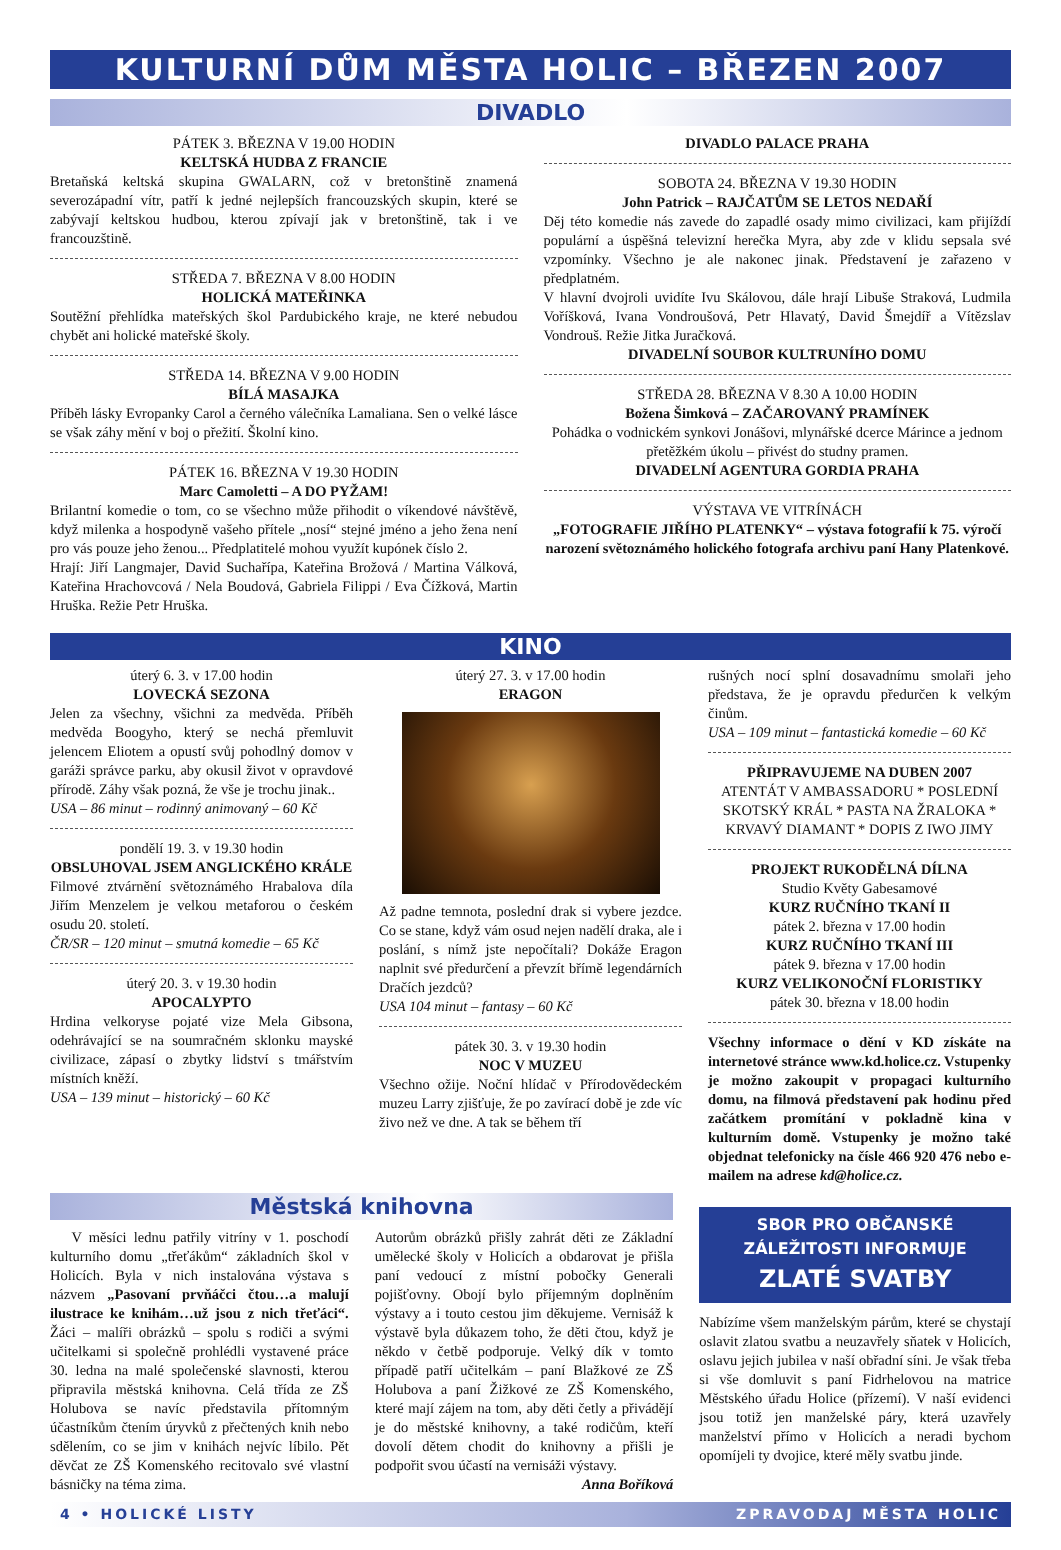KULTURNÍ DŮM MĚSTA HOLIC – BŘEZEN 2007
DIVADLO
PÁTEK 3. BŘEZNA V 19.00 HODIN
KELTSKÁ HUDBA Z FRANCIE
Bretaňská keltská skupina GWALARN, což v bretonštině znamená severozápadní vítr, patří k jedné nejlepších francouzských skupin, které se zabývají keltskou hudbou, kterou zpívají jak v bretonštině, tak i ve francouzštině.
STŘEDA 7. BŘEZNA V 8.00 HODIN
HOLICKÁ MATEŘINKA
Soutěžní přehlídka mateřských škol Pardubického kraje, ne které nebudou chybět ani holické mateřské školy.
STŘEDA 14. BŘEZNA V 9.00 HODIN
BÍLÁ MASAJKA
Příběh lásky Evropanky Carol a černého válečníka Lamaliana. Sen o velké lásce se však záhy mění v boj o přežití. Školní kino.
PÁTEK 16. BŘEZNA V 19.30 HODIN
Marc Camoletti – A DO PYŽAM!
Brilantní komedie o tom, co se všechno může přihodit o víkendové návštěvě, když milenka a hospodyně vašeho přítele „nosí“ stejné jméno a jeho žena není pro vás pouze jeho ženou... Předplatitelé mohou využít kupónek číslo 2.
Hrají: Jiří Langmajer, David Suchařípa, Kateřina Brožová / Martina Válková, Kateřina Hrachovcová / Nela Boudová, Gabriela Filippi / Eva Čížková, Martin Hruška. Režie Petr Hruška.
DIVADLO PALACE PRAHA
SOBOTA 24. BŘEZNA V 19.30 HODIN
John Patrick – RAJČATŮM SE LETOS NEDAŘÍ
Děj této komedie nás zavede do zapadlé osady mimo civilizaci, kam přijíždí populární a úspěšná televizní herečka Myra, aby zde v klidu sepsala své vzpomínky. Všechno je ale nakonec jinak. Představení je zařazeno v předplatném.
V hlavní dvojroli uvidíte Ivu Skálovou, dále hrají Libuše Straková, Ludmila Voříšková, Ivana Vondroušová, Petr Hlavatý, David Šmejdíř a Vítězslav Vondrouš. Režie Jitka Juračková.
DIVADELNÍ SOUBOR KULTRUNÍHO DOMU
STŘEDA 28. BŘEZNA V 8.30 A 10.00 HODIN
Božena Šimková – ZAČAROVANÝ PRAMÍNEK
Pohádka o vodnickém synkovi Jonášovi, mlynářské dcerce Márince a jednom přetěžkém úkolu – přivést do studny pramen.
DIVADELNÍ AGENTURA GORDIA PRAHA
VÝSTAVA VE VITRÍNÁCH
„FOTOGRAFIE JIŘÍHO PLATENKY“ – výstava fotografií k 75. výročí narození světoznámého holického fotografa archivu paní Hany Platenkové.
KINO
úterý 6. 3. v 17.00 hodin
LOVECKÁ SEZONA
Jelen za všechny, všichni za medvěda. Příběh medvěda Boogyho, který se nechá přemluvit jelencem Eliotem a opustí svůj pohodlný domov v garáži správce parku, aby okusil život v opravdové přírodě. Záhy však pozná, že vše je trochu jinak..
USA – 86 minut – rodinný animovaný – 60 Kč
pondělí 19. 3. v 19.30 hodin
OBSLUHOVAL JSEM ANGLICKÉHO KRÁLE
Filmové ztvárnění světoznámého Hrabalova díla Jiřím Menzelem je velkou metaforou o českém osudu 20. století.
ČR/SR – 120 minut – smutná komedie – 65 Kč
úterý 20. 3. v 19.30 hodin
APOCALYPTO
Hrdina velkoryse pojaté vize Mela Gibsona, odehrávající se na soumračném sklonku mayské civilizace, zápasí o zbytky lidství s tmářstvím místních kněží.
USA – 139 minut – historický – 60 Kč
úterý 27. 3. v 17.00 hodin
ERAGON
Až padne temnota, poslední drak si vybere jezdce. Co se stane, když vám osud nejen nadělí draka, ale i poslání, s nímž jste nepočítali? Dokáže Eragon naplnit své předurčení a převzít břímě legendárních Dračích jezdců?
USA 104 minut – fantasy – 60 Kč
pátek 30. 3. v 19.30 hodin
NOC V MUZEU
Všechno ožije. Noční hlídač v Přírodovědeckém muzeu Larry zjišťuje, že po zavírací době je zde víc živo než ve dne. A tak se během tří
rušných nocí splní dosavadnímu smolaři jeho představa, že je opravdu předurčen k velkým činům.
USA – 109 minut – fantastická komedie – 60 Kč
PŘIPRAVUJEME NA DUBEN 2007
ATENTÁT V AMBASSADORU * POSLEDNÍ SKOTSKÝ KRÁL * PASTA NA ŽRALOKA * KRVAVÝ DIAMANT * DOPIS Z IWO JIMY
PROJEKT RUKODĚLNÁ DÍLNA
Studio Květy Gabesamové
KURZ RUČNÍHO TKANÍ II
pátek 2. března v 17.00 hodin
KURZ RUČNÍHO TKANÍ III
pátek 9. března v 17.00 hodin
KURZ VELIKONOČNÍ FLORISTIKY
pátek 30. března v 18.00 hodin
Všechny informace o dění v KD získáte na internetové stránce www.kd.holice.cz. Vstupenky je možno zakoupit v propagaci kulturního domu, na filmová představení pak hodinu před začátkem promítání v pokladně kina v kulturním domě. Vstupenky je možno také objednat telefonicky na čísle 466 920 476 nebo e-mailem na adrese kd@holice.cz.
Městská knihovna
V měsíci lednu patřily vitríny v 1. poschodí kulturního domu „třeťákům“ základních škol v Holicích. Byla v nich instalována výstava s názvem „Pasovaní prvňáčci čtou…a malují ilustrace ke knihám…už jsou z nich třeťáci“. Žáci – malíři obrázků – spolu s rodiči a svými učitelkami si společně prohlédli vystavené práce 30. ledna na malé společenské slavnosti, kterou připravila městská knihovna. Celá třída ze ZŠ Holubova se navíc představila přítomným účastníkům čtením úryvků z přečtených knih nebo sdělením, co se jim v knihách nejvíc líbilo. Pět děvčat ze ZŠ Komenského recitovalo své vlastní básničky na téma zima.
Autorům obrázků přišly zahrát děti ze Základní umělecké školy v Holicích a obdarovat je přišla paní vedoucí z místní pobočky Generali pojišťovny. Obojí bylo příjemným doplněním výstavy a i touto cestou jim děkujeme. Vernisáž k výstavě byla důkazem toho, že děti čtou, když je někdo v četbě podporuje. Velký dík v tomto případě patří učitelkám – paní Blažkové ze ZŠ Holubova a paní Žižkové ze ZŠ Komenského, které mají zájem na tom, aby děti četly a přivádějí je do městské knihovny, a také rodičům, kteří dovolí dětem chodit do knihovny a přišli je podpořit svou účastí na vernisáži výstavy.
Anna Boříková
SBOR PRO OBČANSKÉ ZÁLEŽITOSTI INFORMUJE
ZLATÉ SVATBY
Nabízíme všem manželským párům, které se chystají oslavit zlatou svatbu a neuzavřely sňatek v Holicích, oslavu jejich jubilea v naší obřadní síni. Je však třeba si vše domluvit s paní Fidrhelovou na matrice Městského úřadu Holice (přízemí). V naší evidenci jsou totiž jen manželské páry, která uzavřely manželství přímo v Holicích a neradi bychom opomíjeli ty dvojice, které měly svatbu jinde.
4 • HOLICKÉ LISTY ZPRAVODAJ MĚSTA HOLIC